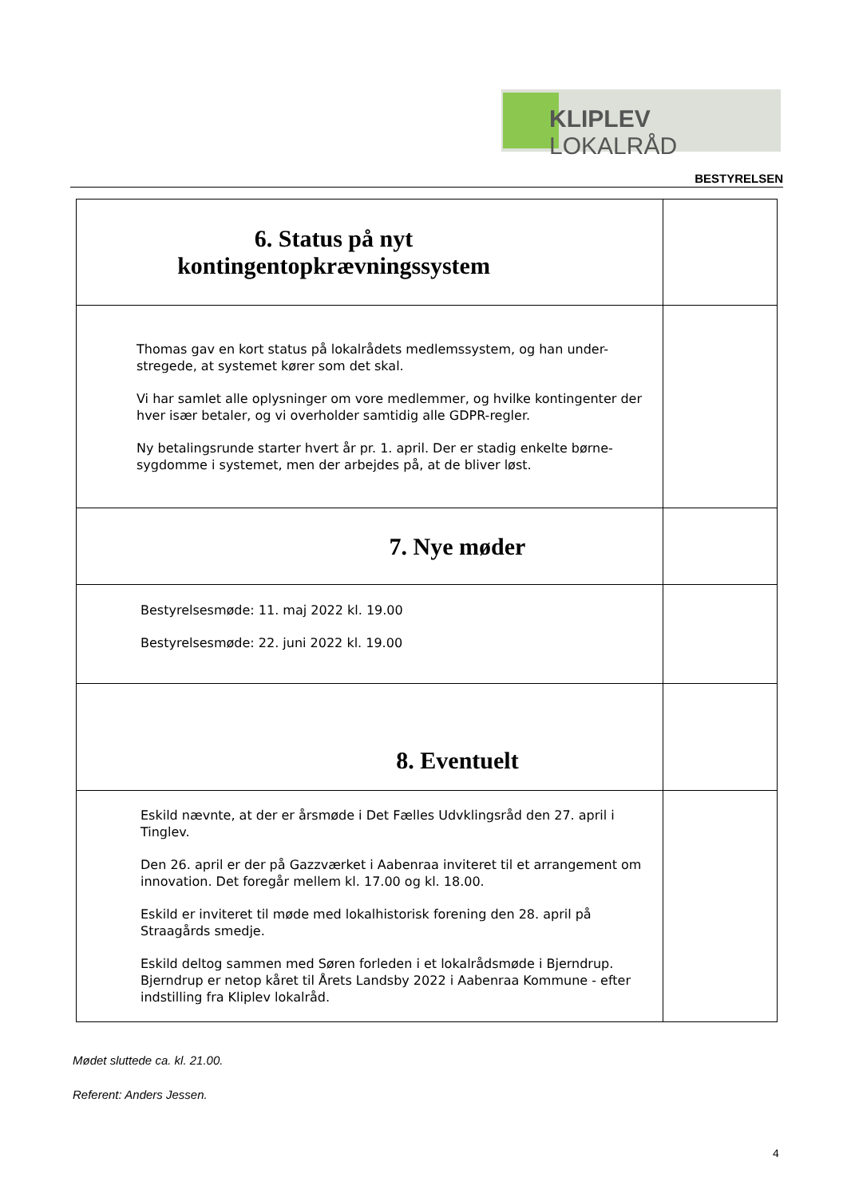KLIPLEV LOKALRÅD
BESTYRELSEN
| 6. Status på nyt kontingentopkrævningssystem | |
| Thomas gav en kort status på lokalrådets medlemssystem, og han under-stregede, at systemet kører som det skal. Vi har samlet alle oplysninger om vore medlemmer, og hvilke kontingenter der hver især betaler, og vi overholder samtidig alle GDPR-regler. Ny betalingsrunde starter hvert år pr. 1. april. Der er stadig enkelte børne-sygdomme i systemet, men der arbejdes på, at de bliver løst. | |
| 7. Nye møder | |
| Bestyrelsesmøde: 11. maj 2022 kl. 19.00 Bestyrelsesmøde: 22. juni 2022 kl. 19.00 | |
| 8. Eventuelt | |
| Eskild nævnte, at der er årsmøde i Det Fælles Udvklingsråd den 27. april i Tinglev. Den 26. april er der på Gazzværket i Aabenraa inviteret til et arrangement om innovation. Det foregår mellem kl. 17.00 og kl. 18.00. Eskild er inviteret til møde med lokalhistorisk forening den 28. april på Straagårds smedje. Eskild deltog sammen med Søren forleden i et lokalrådsmøde i Bjerndrup. Bjerndrup er netop kåret til Årets Landsby 2022 i Aabenraa Kommune - efter indstilling fra Kliplev lokalråd. | |
Mødet sluttede ca. kl. 21.00.
Referent: Anders Jessen.
4